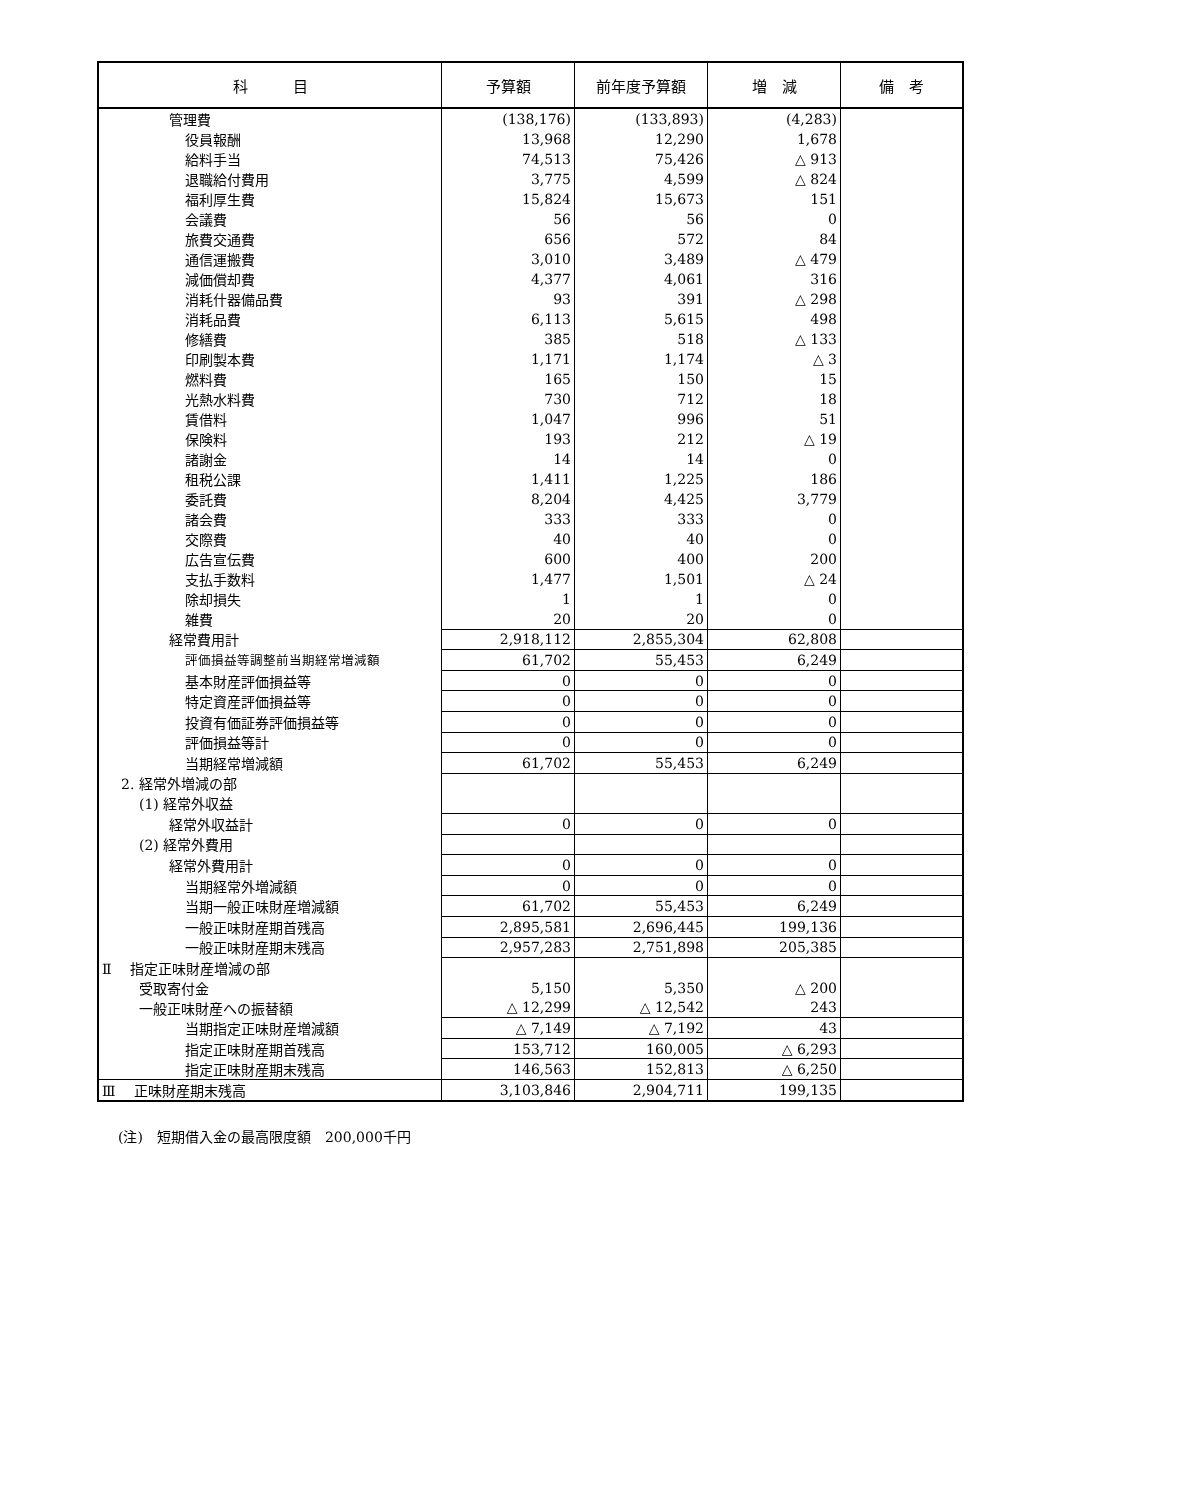| 科 目 | 予算額 | 前年度予算額 | 増 減 | 備 考 |
| --- | --- | --- | --- | --- |
| 管理費 | (138,176) | (133,893) | (4,283) | |
| 役員報酬 | 13,968 | 12,290 | 1,678 | |
| 給料手当 | 74,513 | 75,426 | △ 913 | |
| 退職給付費用 | 3,775 | 4,599 | △ 824 | |
| 福利厚生費 | 15,824 | 15,673 | 151 | |
| 会議費 | 56 | 56 | 0 | |
| 旅費交通費 | 656 | 572 | 84 | |
| 通信運搬費 | 3,010 | 3,489 | △ 479 | |
| 減価償却費 | 4,377 | 4,061 | 316 | |
| 消耗什器備品費 | 93 | 391 | △ 298 | |
| 消耗品費 | 6,113 | 5,615 | 498 | |
| 修繕費 | 385 | 518 | △ 133 | |
| 印刷製本費 | 1,171 | 1,174 | △ 3 | |
| 燃料費 | 165 | 150 | 15 | |
| 光熱水料費 | 730 | 712 | 18 | |
| 賃借料 | 1,047 | 996 | 51 | |
| 保険料 | 193 | 212 | △ 19 | |
| 諸謝金 | 14 | 14 | 0 | |
| 租税公課 | 1,411 | 1,225 | 186 | |
| 委託費 | 8,204 | 4,425 | 3,779 | |
| 諸会費 | 333 | 333 | 0 | |
| 交際費 | 40 | 40 | 0 | |
| 広告宣伝費 | 600 | 400 | 200 | |
| 支払手数料 | 1,477 | 1,501 | △ 24 | |
| 除却損失 | 1 | 1 | 0 | |
| 雑費 | 20 | 20 | 0 | |
| 経常費用計 | 2,918,112 | 2,855,304 | 62,808 | |
| 評価損益等調整前当期経常増減額 | 61,702 | 55,453 | 6,249 | |
| 基本財産評価損益等 | 0 | 0 | 0 | |
| 特定資産評価損益等 | 0 | 0 | 0 | |
| 投資有価証券評価損益等 | 0 | 0 | 0 | |
| 評価損益等計 | 0 | 0 | 0 | |
| 当期経常増減額 | 61,702 | 55,453 | 6,249 | |
| 2. 経常外増減の部 | | | | |
| (1) 経常外収益 | | | | |
| 経常外収益計 | 0 | 0 | 0 | |
| (2) 経常外費用 | | | | |
| 経常外費用計 | 0 | 0 | 0 | |
| 当期経常外増減額 | 0 | 0 | 0 | |
| 当期一般正味財産増減額 | 61,702 | 55,453 | 6,249 | |
| 一般正味財産期首残高 | 2,895,581 | 2,696,445 | 199,136 | |
| 一般正味財産期末残高 | 2,957,283 | 2,751,898 | 205,385 | |
| Ⅱ 指定正味財産増減の部 | | | | |
| 受取寄付金 | 5,150 | 5,350 | △ 200 | |
| 一般正味財産への振替額 | △ 12,299 | △ 12,542 | 243 | |
| 当期指定正味財産増減額 | △ 7,149 | △ 7,192 | 43 | |
| 指定正味財産期首残高 | 153,712 | 160,005 | △ 6,293 | |
| 指定正味財産期末残高 | 146,563 | 152,813 | △ 6,250 | |
| Ⅲ 正味財産期末残高 | 3,103,846 | 2,904,711 | 199,135 | |
(注)　短期借入金の最高限度額　200,000千円